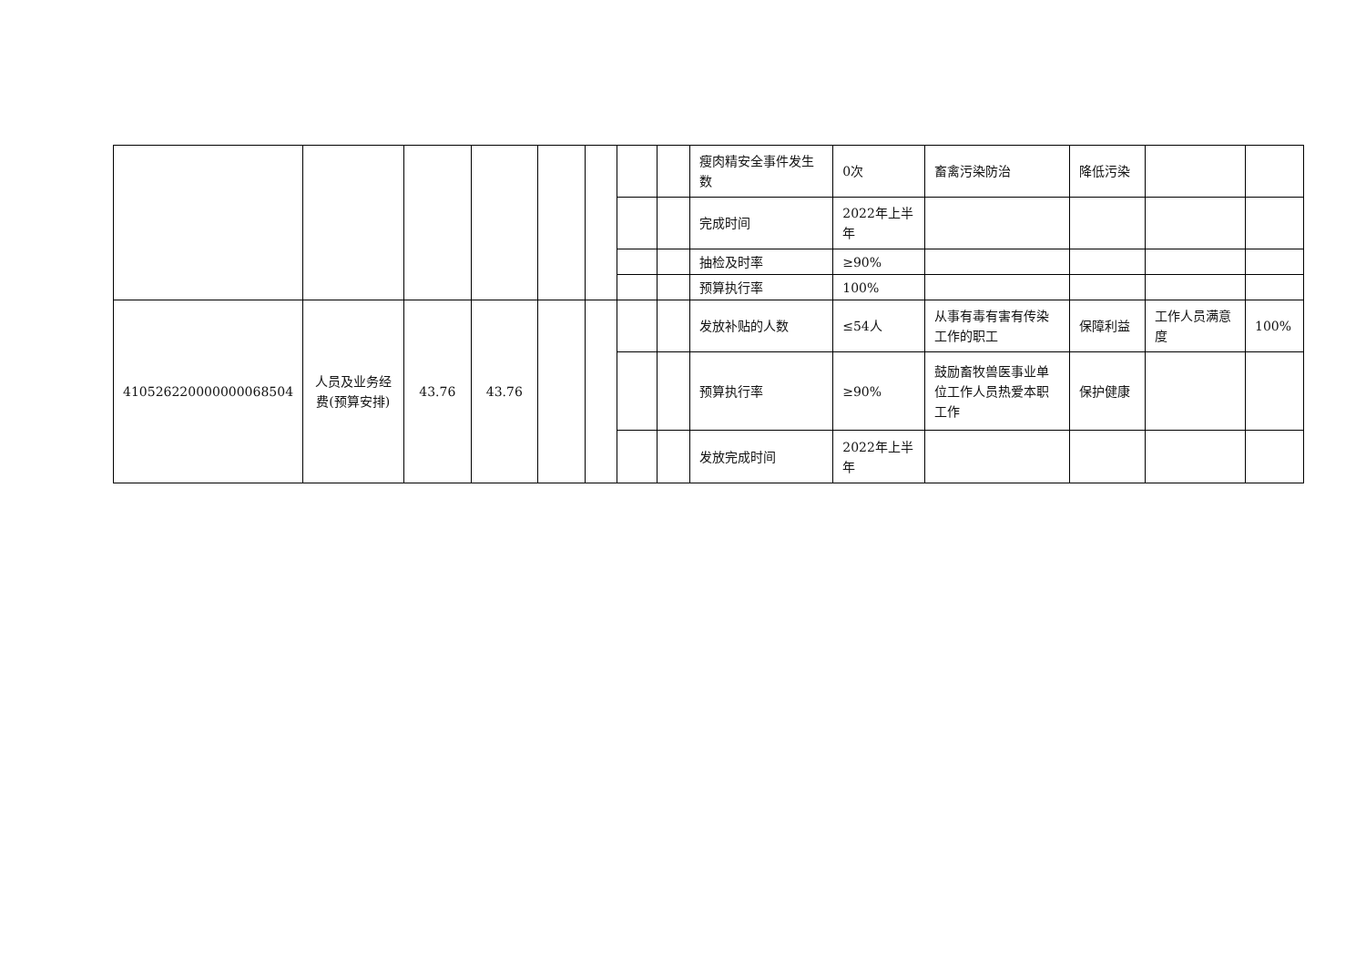| | | | | | | | | 瘦肉精安全事件发生数 | 0次 | 畜禽污染防治 | 降低污染 | | |
| | | | | | | | | 完成时间 | 2022年上半年 | | | | |
| | | | | | | | | 抽检及时率 | ≥90% | | | | |
| | | | | | | | | 预算执行率 | 100% | | | | |
| 410526220000000068504 | 人员及业务经费(预算安排) | 43.76 | 43.76 | | | | | 发放补贴的人数 | ≤54人 | 从事有毒有害有传染工作的职工 | 保障利益 | 工作人员满意度 | 100% |
| | | | | | | | | 预算执行率 | ≥90% | 鼓励畜牧兽医事业单位工作人员热爱本职工作 | 保护健康 | | |
| | | | | | | | | 发放完成时间 | 2022年上半年 | | | | |